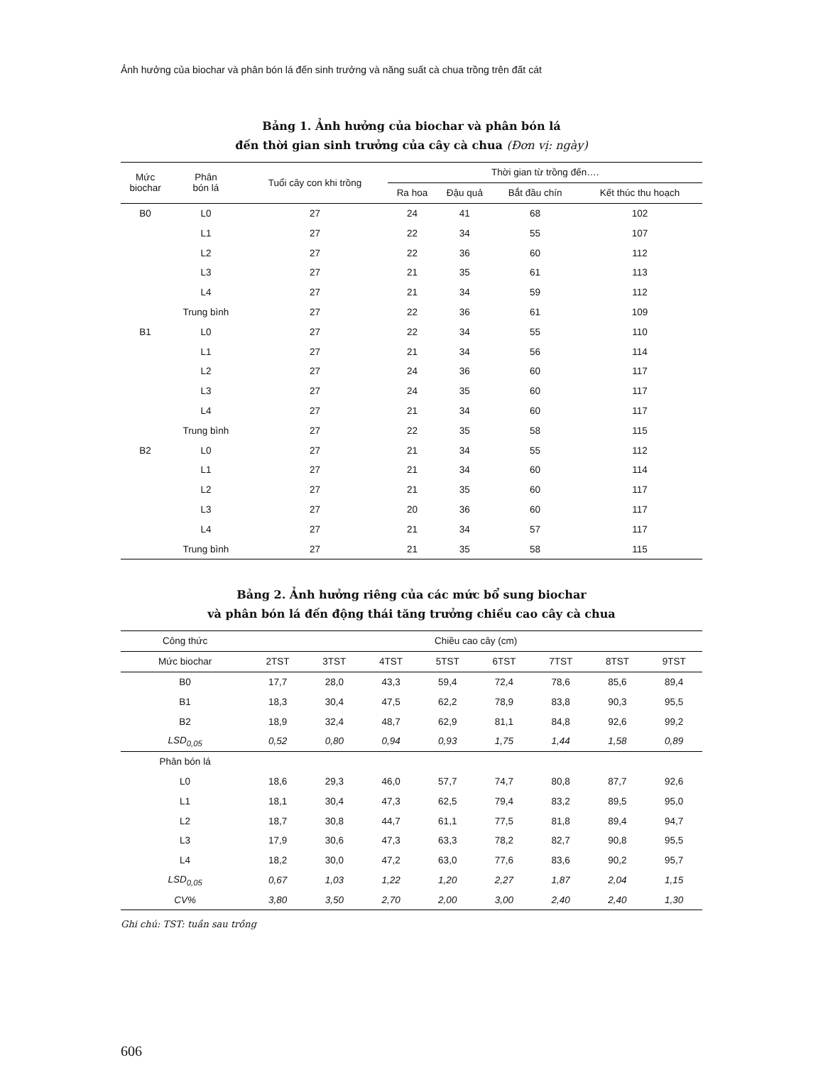Ảnh hưởng của biochar và phân bón lá đến sinh trưởng và năng suất cà chua trồng trên đất cát
Bảng 1. Ảnh hưởng của biochar và phân bón lá
đến thời gian sinh trưởng của cây cà chua (Đơn vị: ngày)
| Mức biochar | Phân bón lá | Tuổi cây con khi trồng | Thời gian từ trồng đến…. | | | |
| --- | --- | --- | --- | --- | --- | --- |
| | | | Ra hoa | Đậu quả | Bắt đầu chín | Kết thúc thu hoạch |
| B0 | L0 | 27 | 24 | 41 | 68 | 102 |
| | L1 | 27 | 22 | 34 | 55 | 107 |
| | L2 | 27 | 22 | 36 | 60 | 112 |
| | L3 | 27 | 21 | 35 | 61 | 113 |
| | L4 | 27 | 21 | 34 | 59 | 112 |
| | Trung bình | 27 | 22 | 36 | 61 | 109 |
| B1 | L0 | 27 | 22 | 34 | 55 | 110 |
| | L1 | 27 | 21 | 34 | 56 | 114 |
| | L2 | 27 | 24 | 36 | 60 | 117 |
| | L3 | 27 | 24 | 35 | 60 | 117 |
| | L4 | 27 | 21 | 34 | 60 | 117 |
| | Trung bình | 27 | 22 | 35 | 58 | 115 |
| B2 | L0 | 27 | 21 | 34 | 55 | 112 |
| | L1 | 27 | 21 | 34 | 60 | 114 |
| | L2 | 27 | 21 | 35 | 60 | 117 |
| | L3 | 27 | 20 | 36 | 60 | 117 |
| | L4 | 27 | 21 | 34 | 57 | 117 |
| | Trung bình | 27 | 21 | 35 | 58 | 115 |
Bảng 2. Ảnh hưởng riêng của các mức bổ sung biochar
và phân bón lá đến động thái tăng trưởng chiều cao cây cà chua
| Công thức | Chiều cao cây (cm) | | | | | | | |
| --- | --- | --- | --- | --- | --- | --- | --- | --- |
| Mức biochar | 2TST | 3TST | 4TST | 5TST | 6TST | 7TST | 8TST | 9TST |
| B0 | 17,7 | 28,0 | 43,3 | 59,4 | 72,4 | 78,6 | 85,6 | 89,4 |
| B1 | 18,3 | 30,4 | 47,5 | 62,2 | 78,9 | 83,8 | 90,3 | 95,5 |
| B2 | 18,9 | 32,4 | 48,7 | 62,9 | 81,1 | 84,8 | 92,6 | 99,2 |
| LSD<sub>0,05</sub> | 0,52 | 0,80 | 0,94 | 0,93 | 1,75 | 1,44 | 1,58 | 0,89 |
| Phân bón lá | | | | | | | | |
| L0 | 18,6 | 29,3 | 46,0 | 57,7 | 74,7 | 80,8 | 87,7 | 92,6 |
| L1 | 18,1 | 30,4 | 47,3 | 62,5 | 79,4 | 83,2 | 89,5 | 95,0 |
| L2 | 18,7 | 30,8 | 44,7 | 61,1 | 77,5 | 81,8 | 89,4 | 94,7 |
| L3 | 17,9 | 30,6 | 47,3 | 63,3 | 78,2 | 82,7 | 90,8 | 95,5 |
| L4 | 18,2 | 30,0 | 47,2 | 63,0 | 77,6 | 83,6 | 90,2 | 95,7 |
| LSD<sub>0,05</sub> | 0,67 | 1,03 | 1,22 | 1,20 | 2,27 | 1,87 | 2,04 | 1,15 |
| CV% | 3,80 | 3,50 | 2,70 | 2,00 | 3,00 | 2,40 | 2,40 | 1,30 |
Ghi chú: TST: tuần sau trồng
606